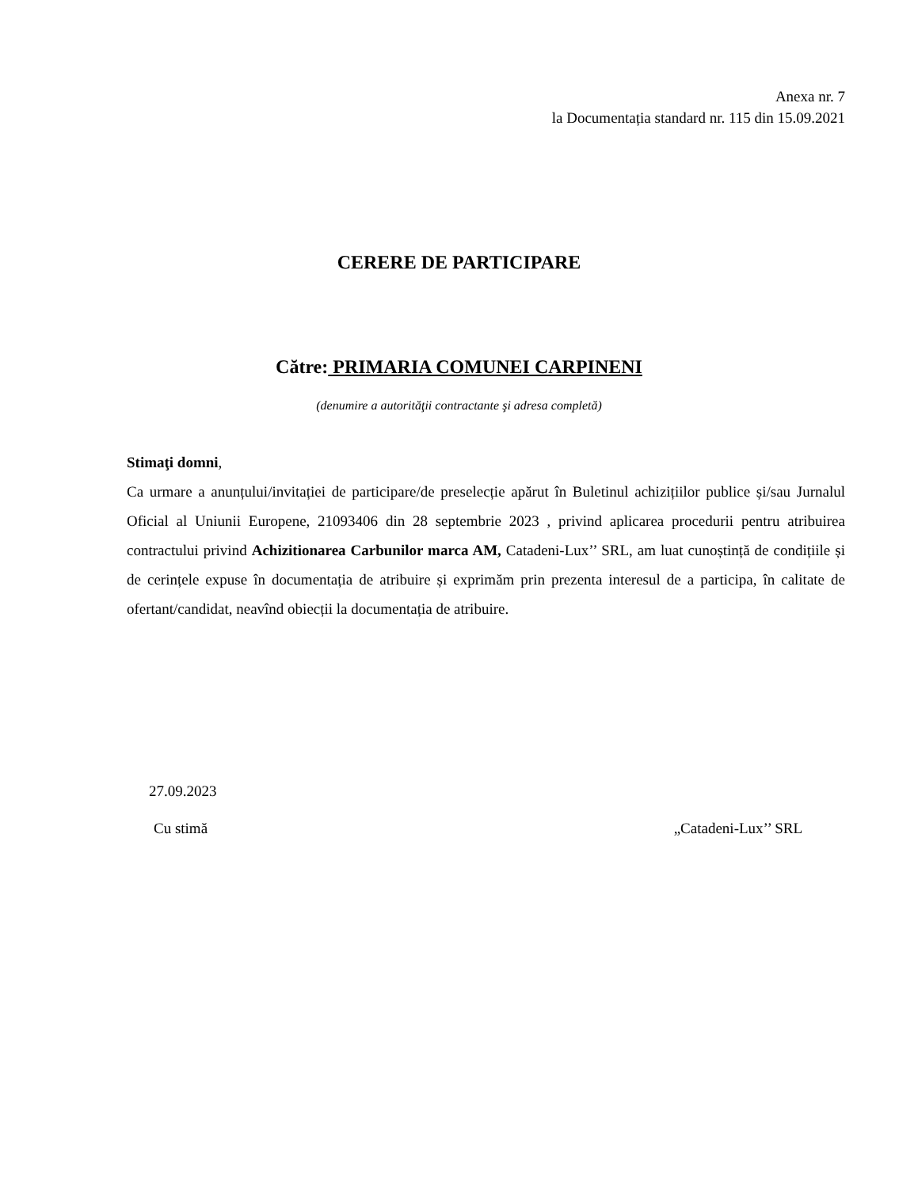Anexa nr. 7
la Documentația standard nr. 115 din 15.09.2021
CERERE DE PARTICIPARE
Către: PRIMARIA COMUNEI CARPINENI
(denumire a autorităţii contractante şi adresa completă)
Stimaţi domni,
Ca urmare a anunțului/invitației de participare/de preselecție apărut în Buletinul achizițiilor publice și/sau Jurnalul Oficial al Uniunii Europene, 21093406 din 28 septembrie 2023 , privind aplicarea procedurii pentru atribuirea contractului privind Achizitionarea Carbunilor marca AM, Catadeni-Lux’’ SRL, am luat cunoștință de condițiile și de cerințele expuse în documentația de atribuire și exprimăm prin prezenta interesul de a participa, în calitate de ofertant/candidat, neavînd obiecții la documentația de atribuire.
27.09.2023
Cu stimă „Catadeni-Lux’’ SRL